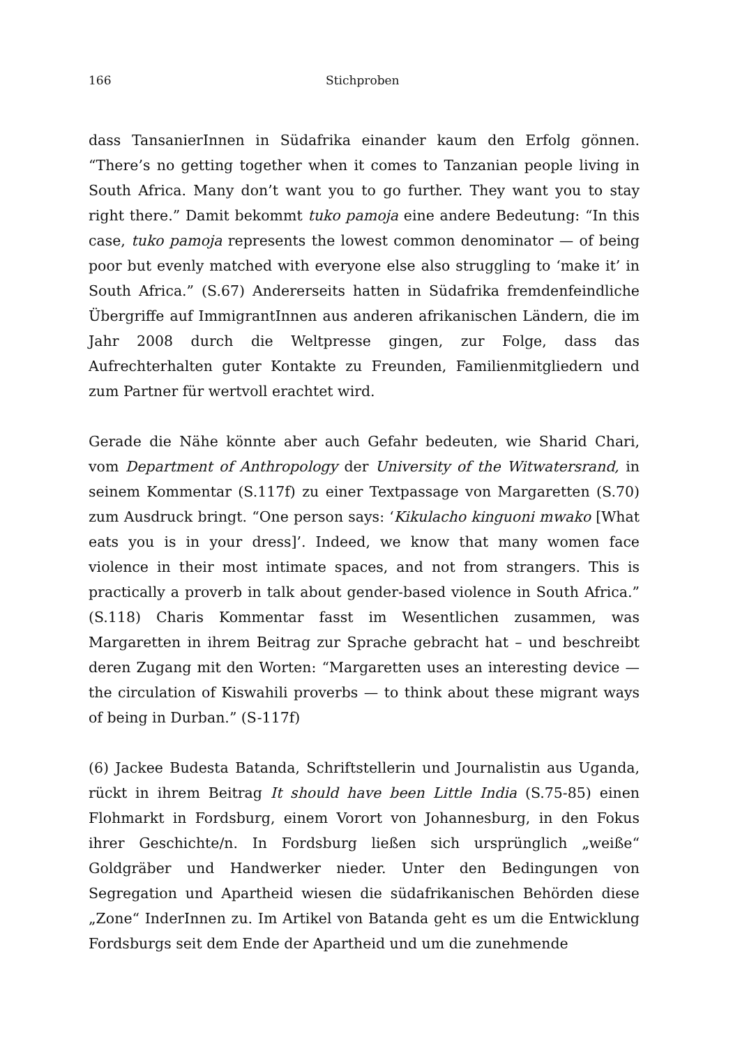166 Stichproben
dass TansanierInnen in Südafrika einander kaum den Erfolg gönnen. “There’s no getting together when it comes to Tanzanian people living in South Africa. Many don’t want you to go further. They want you to stay right there.” Damit bekommt tuko pamoja eine andere Bedeutung: “In this case, tuko pamoja represents the lowest common denominator — of being poor but evenly matched with everyone else also struggling to ‘make it’ in South Africa.” (S.67) Andererseits hatten in Südafrika fremdenfeindliche Übergriffe auf ImmigrantInnen aus anderen afrikanischen Ländern, die im Jahr 2008 durch die Weltpresse gingen, zur Folge, dass das Aufrechterhalten guter Kontakte zu Freunden, Familienmitgliedern und zum Partner für wertvoll erachtet wird.
Gerade die Nähe könnte aber auch Gefahr bedeuten, wie Sharid Chari, vom Department of Anthropology der University of the Witwatersrand, in seinem Kommentar (S.117f) zu einer Textpassage von Margaretten (S.70) zum Ausdruck bringt. “One person says: ‘Kikulacho kinguoni mwako [What eats you is in your dress]’. Indeed, we know that many women face violence in their most intimate spaces, and not from strangers. This is practically a proverb in talk about gender-based violence in South Africa.” (S.118) Charis Kommentar fasst im Wesentlichen zusammen, was Margaretten in ihrem Beitrag zur Sprache gebracht hat – und beschreibt deren Zugang mit den Worten: “Margaretten uses an interesting device — the circulation of Kiswahili proverbs — to think about these migrant ways of being in Durban.” (S-117f)
(6) Jackee Budesta Batanda, Schriftstellerin und Journalistin aus Uganda, rückt in ihrem Beitrag It should have been Little India (S.75-85) einen Flohmarkt in Fordsburg, einem Vorort von Johannesburg, in den Fokus ihrer Geschichte/n. In Fordsburg ließen sich ursprünglich „weiße“ Goldgräber und Handwerker nieder. Unter den Bedingungen von Segregation und Apartheid wiesen die südafrikanischen Behörden diese „Zone“ InderInnen zu. Im Artikel von Batanda geht es um die Entwicklung Fordsburgs seit dem Ende der Apartheid und um die zunehmende